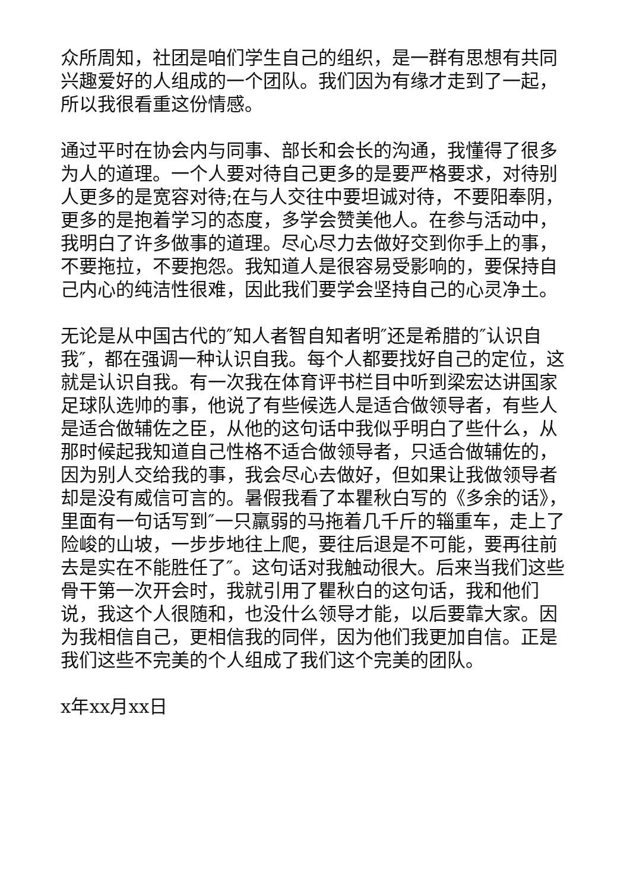众所周知，社团是咱们学生自己的组织，是一群有思想有共同兴趣爱好的人组成的一个团队。我们因为有缘才走到了一起，所以我很看重这份情感。
通过平时在协会内与同事、部长和会长的沟通，我懂得了很多为人的道理。一个人要对待自己更多的是要严格要求，对待别人更多的是宽容对待;在与人交往中要坦诚对待，不要阳奉阴，更多的是抱着学习的态度，多学会赞美他人。在参与活动中，我明白了许多做事的道理。尽心尽力去做好交到你手上的事，不要拖拉，不要抱怨。我知道人是很容易受影响的，要保持自己内心的纯洁性很难，因此我们要学会坚持自己的心灵净土。
无论是从中国古代的″知人者智自知者明″还是希腊的″认识自我″，都在强调一种认识自我。每个人都要找好自己的定位，这就是认识自我。有一次我在体育评书栏目中听到梁宏达讲国家足球队选帅的事，他说了有些候选人是适合做领导者，有些人是适合做辅佐之臣，从他的这句话中我似乎明白了些什么，从那时候起我知道自己性格不适合做领导者，只适合做辅佐的，因为别人交给我的事，我会尽心去做好，但如果让我做领导者却是没有威信可言的。暑假我看了本瞿秋白写的《多余的话》，里面有一句话写到″一只羸弱的马拖着几千斤的辎重车，走上了险峻的山坡，一步步地往上爬，要往后退是不可能，要再往前去是实在不能胜任了″。这句话对我触动很大。后来当我们这些骨干第一次开会时，我就引用了瞿秋白的这句话，我和他们说，我这个人很随和，也没什么领导才能，以后要靠大家。因为我相信自己，更相信我的同伴，因为他们我更加自信。正是我们这些不完美的个人组成了我们这个完美的团队。
x年xx月xx日